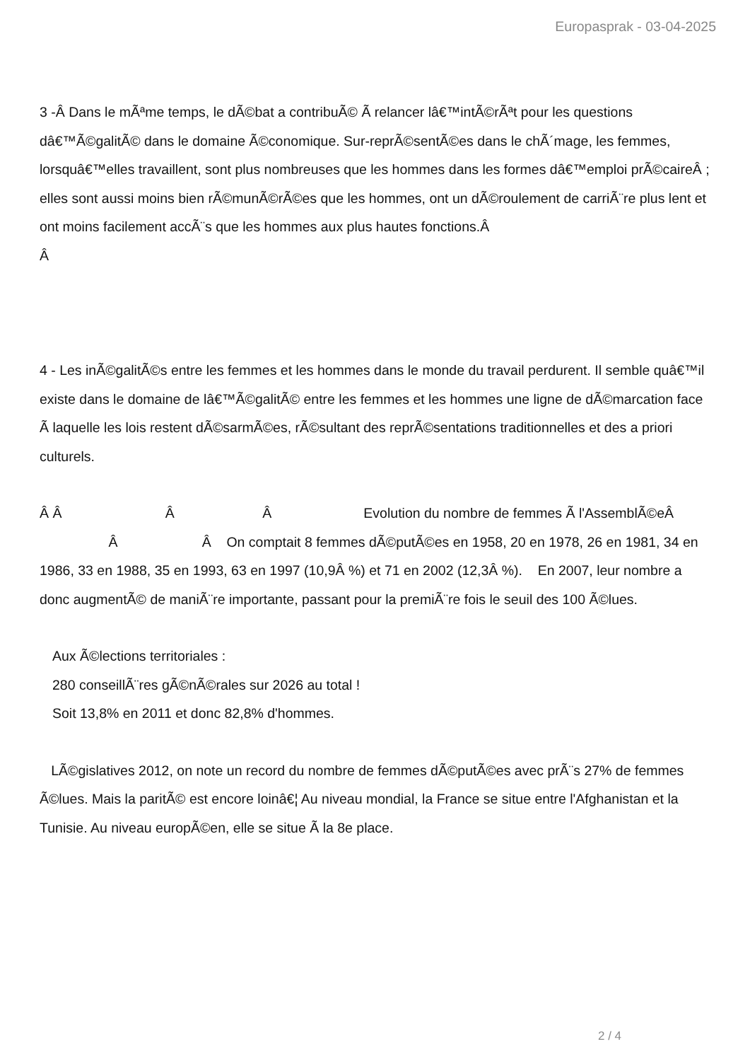Europasprak - 03-04-2025
3 -Â Dans le mÃªme temps, le dÃ©bat a contribuÃ© Ã relancer lâ€™intÃ©rÃªt pour les questions dâ€™Ã©galitÃ© dans le domaine Ã©conomique. Sur-reprÃ©sentÃ©es dans le chÃ´mage, les femmes, lorsquâ€™elles travaillent, sont plus nombreuses que les hommes dans les formes dâ€™emploi prÃ©caireÂ ; elles sont aussi moins bien rÃ©munÃ©rÃ©es que les hommes, ont un dÃ©roulement de carriÃ¨re plus lent et ont moins facilement accÃ¨s que les hommes aux plus hautes fonctions.Â
Â
4 - Les inÃ©galitÃ©s entre les femmes et les hommes dans le monde du travail perdurent. Il semble quâ€™il existe dans le domaine de lâ€™Ã©galitÃ© entre les femmes et les hommes une ligne de dÃ©marcation face Ã laquelle les lois restent dÃ©sarmÃ©es, rÃ©sultant des reprÃ©sentations traditionnelles et des a priori culturels.
Â Â Â Â Evolution du nombre de femmes Ã l'AssemblÃ©eÂ Â Â On comptait 8 femmes dÃ©putÃ©es en 1958, 20 en 1978, 26 en 1981, 34 en 1986, 33 en 1988, 35 en 1993, 63 en 1997 (10,9Â %) et 71 en 2002 (12,3Â %). En 2007, leur nombre a donc augmentÃ© de maniÃ¨re importante, passant pour la premiÃ¨re fois le seuil des 100 Ã©lues.
Aux Ã©lections territoriales :
280 conseillÃ¨res gÃ©nÃ©rales sur 2026 au total !
Soit 13,8% en 2011 et donc 82,8% d'hommes.
LÃ©gislatives 2012, on note un record du nombre de femmes dÃ©putÃ©es avec prÃ¨s 27% de femmes Ã©lues. Mais la paritÃ© est encore loinâ€¦ Au niveau mondial, la France se situe entre l'Afghanistan et la Tunisie. Au niveau europÃ©en, elle se situe Ã la 8e place.
2 / 4